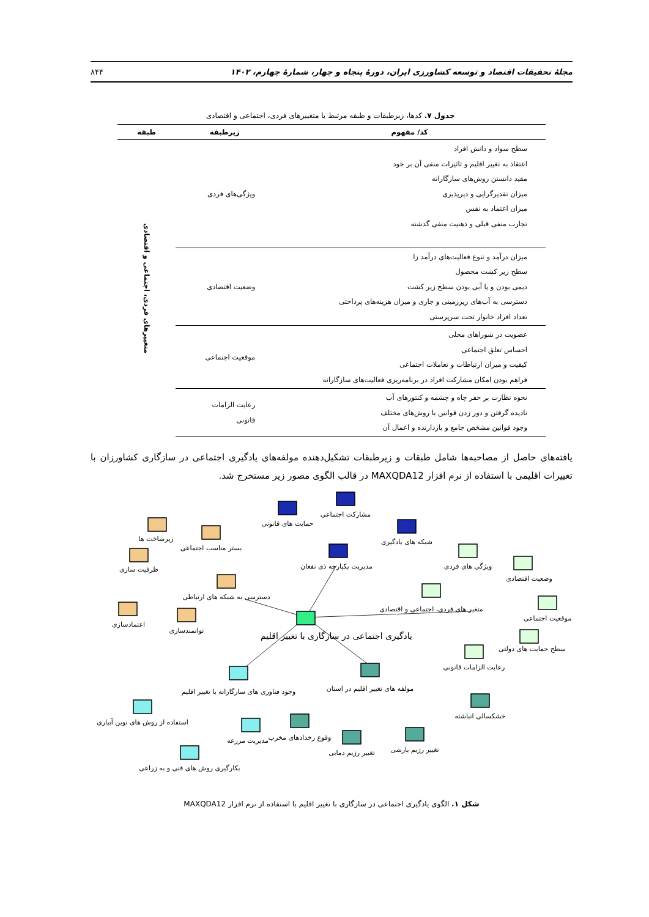مجلهٔ تحقیقات اقتصاد و توسعه کشاورزی ایران، دورهٔ پنجاه و چهار، شمارهٔ چهارم، ۱۴۰۲ ۸۴۴
جدول ۷. کدها، زیرطبقات و طبقه مرتبط با متغییرهای فردی، اجتماعی و اقتصادی
| کد/ مفهوم | زیرطبقه | طبقه |
| --- | --- | --- |
| سطح سواد و دانش افراد اعتقاد به تغییر اقلیم و تاثیرات منفی آن بر خود مفید دانستن روش‌های سازگارانه میزان تقدیرگرایی و دیرپذیری میزان اعتماد به نفس تجارب منفی قبلی و ذهنیت منفی گذشته | ویژگی‌های فردی | متغییرهای فردی، اجتماعی و اقتصادی |
| میزان درآمد و تنوع فعالیت‌های درآمد زا سطح زیر کشت محصول دیمی بودن و یا آبی بودن سطح زیر کشت دسترسی به آب‌های زیرزمینی و جاری و میزان هزینه‌های پرداختی تعداد افراد خانوار تحت سرپرستی | وضعیت اقتصادی | |
| عضویت در شوراهای محلی احساس تعلق اجتماعی کیفیت و میزان ارتباطات و تعاملات اجتماعی فراهم بودن امکان مشارکت افراد در برنامه‌ریزی فعالیت‌های سازگارانه | موقعیت اجتماعی | |
| نحوه نظارت بر حفر چاه و چشمه و کنتورهای آب نادیده گرفتن و دور زدن قوانین با روش‌های مختلف وجود قوانین مشخص جامع و بازدارنده و اعمال آن | رعایت الزامات قانونی | |
یافته‌های حاصل از مصاحبه‌ها شامل طبقات و زیرطبقات تشکیل‌دهنده مولفه‌های یادگیری اجتماعی در سازگاری کشاورزان با تغییرات اقلیمی با استفاده از نرم افزار MAXQDA12 در قالب الگوی مصور زیر مستخرج شد.
یادگیری اجتماعی در سازگاری با تغییر اقلیم
مدیریت یکپارچه ذی نفعان
حمایت های قانونی
مشارکت اجتماعی
شبکه های یادگیری
دسترسی به شبکه های ارتباطی
زیرساخت ها
بستر مناسب اجتماعی
ظرفیت سازی
اعتمادسازی
توانمندسازی
متغیر های فردی، اجتماعی و اقتصادی
ویژگی های فردی
وضعیت اقتصادی
موقعیت اجتماعی
سطح حمایت های دولتی
رعایت الزامات قانونی
وجود فناوری های سازگارانه با تغییر اقلیم
استفاده از روش های نوین آبیاری
مدیریت مزرعه
بکارگیری روش های فنی و به زراعی
مولفه های تغییر اقلیم در استان
وقوع رخدادهای مخرب
تغییر رژیم دمایی
تغییر رژیم بارشی
خشکسالی انباشته
شکل ۱. الگوی یادگیری اجتماعی در سازگاری با تغییر اقلیم با استفاده از نرم افزار MAXQDA12